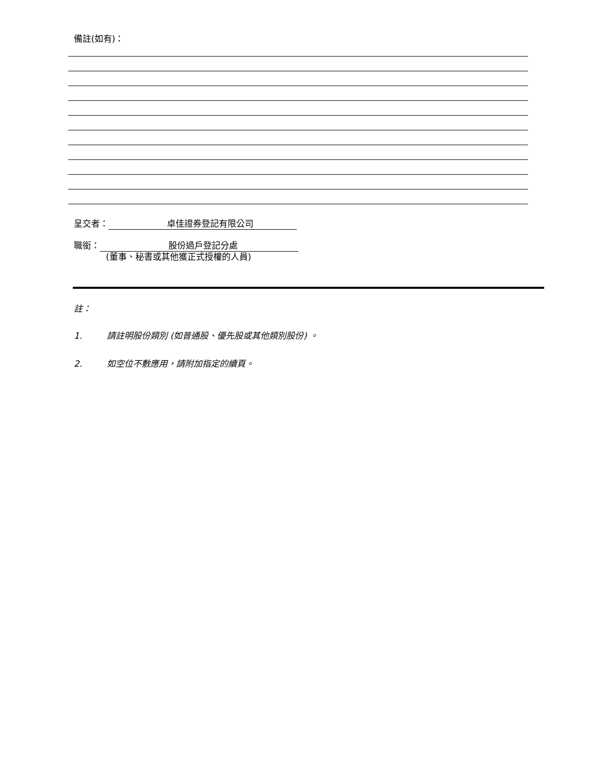備註(如有)：
呈交者： 卓佳證券登記有限公司
職銜： 股份過戶登記分處
(董事、秘書或其他獲正式授權的人員)
註：
1. 請註明股份類別 (如普通股、優先股或其他類別股份) 。
2. 如空位不敷應用，請附加指定的續頁。